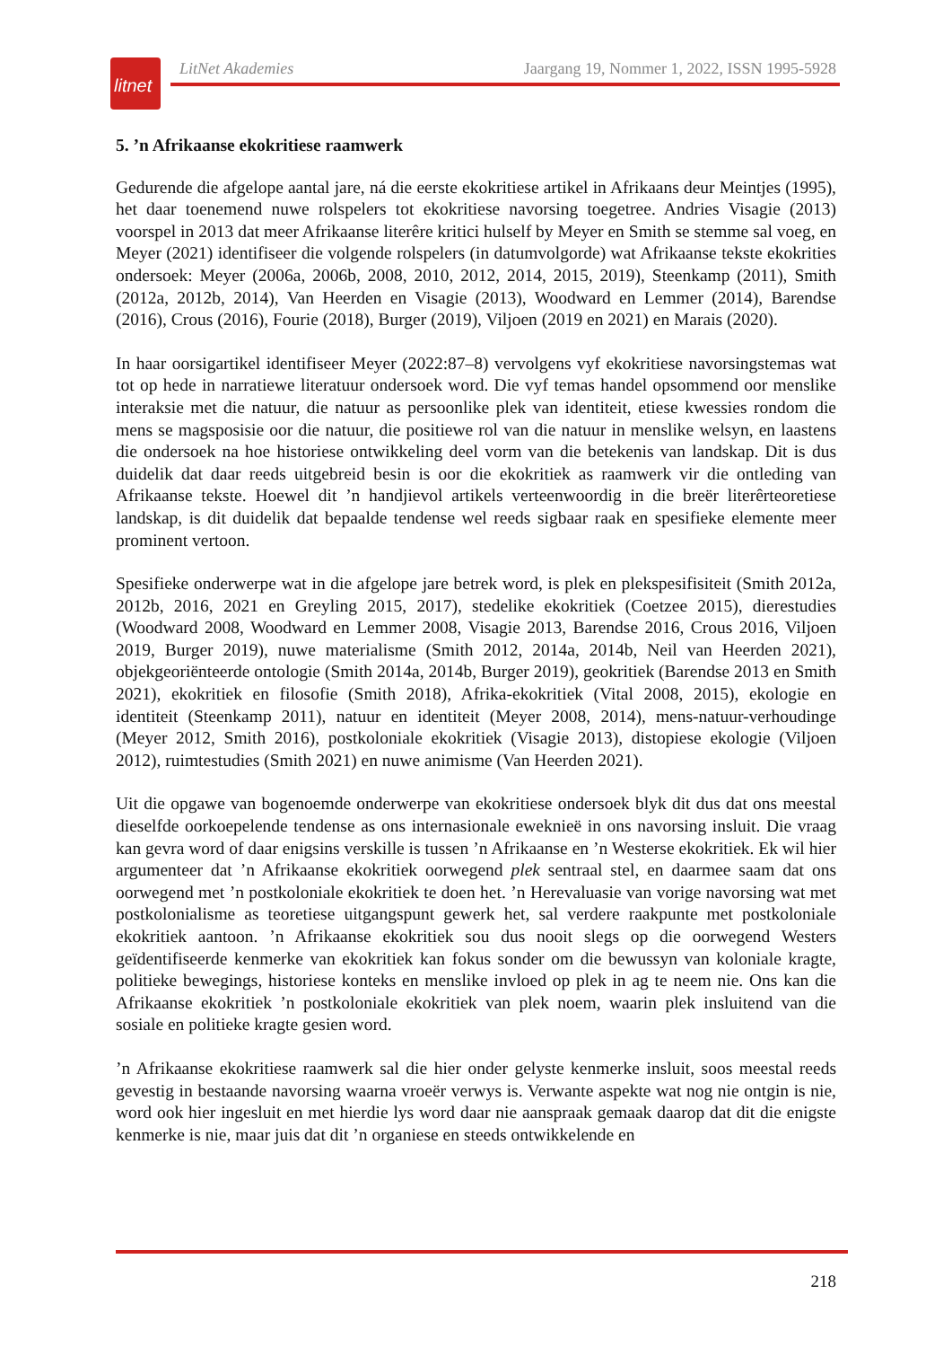litnet
LitNet Akademies Jaargang 19, Nommer 1, 2022, ISSN 1995-5928
5. ’n Afrikaanse ekokritiese raamwerk
Gedurende die afgelope aantal jare, ná die eerste ekokritiese artikel in Afrikaans deur Meintjes (1995), het daar toenemend nuwe rolspelers tot ekokritiese navorsing toegetree. Andries Visagie (2013) voorspel in 2013 dat meer Afrikaanse literêre kritici hulself by Meyer en Smith se stemme sal voeg, en Meyer (2021) identifiseer die volgende rolspelers (in datumvolgorde) wat Afrikaanse tekste ekokrities ondersoek: Meyer (2006a, 2006b, 2008, 2010, 2012, 2014, 2015, 2019), Steenkamp (2011), Smith (2012a, 2012b, 2014), Van Heerden en Visagie (2013), Woodward en Lemmer (2014), Barendse (2016), Crous (2016), Fourie (2018), Burger (2019), Viljoen (2019 en 2021) en Marais (2020).
In haar oorsigartikel identifiseer Meyer (2022:87–8) vervolgens vyf ekokritiese navorsingstemas wat tot op hede in narratiewe literatuur ondersoek word. Die vyf temas handel opsommend oor menslike interaksie met die natuur, die natuur as persoonlike plek van identiteit, etiese kwessies rondom die mens se magsposisie oor die natuur, die positiewe rol van die natuur in menslike welsyn, en laastens die ondersoek na hoe historiese ontwikkeling deel vorm van die betekenis van landskap. Dit is dus duidelik dat daar reeds uitgebreid besin is oor die ekokritiek as raamwerk vir die ontleding van Afrikaanse tekste. Hoewel dit ’n handjievol artikels verteenwoordig in die breër literêrteoretiese landskap, is dit duidelik dat bepaalde tendense wel reeds sigbaar raak en spesifieke elemente meer prominent vertoon.
Spesifieke onderwerpe wat in die afgelope jare betrek word, is plek en plekspesifisiteit (Smith 2012a, 2012b, 2016, 2021 en Greyling 2015, 2017), stedelike ekokritiek (Coetzee 2015), dierestudies (Woodward 2008, Woodward en Lemmer 2008, Visagie 2013, Barendse 2016, Crous 2016, Viljoen 2019, Burger 2019), nuwe materialisme (Smith 2012, 2014a, 2014b, Neil van Heerden 2021), objekgeoriënteerde ontologie (Smith 2014a, 2014b, Burger 2019), geokritiek (Barendse 2013 en Smith 2021), ekokritiek en filosofie (Smith 2018), Afrika-ekokritiek (Vital 2008, 2015), ekologie en identiteit (Steenkamp 2011), natuur en identiteit (Meyer 2008, 2014), mens-natuur-verhoudinge (Meyer 2012, Smith 2016), postkoloniale ekokritiek (Visagie 2013), distopiese ekologie (Viljoen 2012), ruimtestudies (Smith 2021) en nuwe animisme (Van Heerden 2021).
Uit die opgawe van bogenoemde onderwerpe van ekokritiese ondersoek blyk dit dus dat ons meestal dieselfde oorkoepelende tendense as ons internasionale eweknieë in ons navorsing insluit. Die vraag kan gevra word of daar enigsins verskille is tussen ’n Afrikaanse en ’n Westerse ekokritiek. Ek wil hier argumenteer dat ’n Afrikaanse ekokritiek oorwegend plek sentraal stel, en daarmee saam dat ons oorwegend met ’n postkoloniale ekokritiek te doen het. ’n Herevaluasie van vorige navorsing wat met postkolonialisme as teoretiese uitgangspunt gewerk het, sal verdere raakpunte met postkoloniale ekokritiek aantoon. ’n Afrikaanse ekokritiek sou dus nooit slegs op die oorwegend Westers geïdentifiseerde kenmerke van ekokritiek kan fokus sonder om die bewussyn van koloniale kragte, politieke bewegings, historiese konteks en menslike invloed op plek in ag te neem nie. Ons kan die Afrikaanse ekokritiek ’n postkoloniale ekokritiek van plek noem, waarin plek insluitend van die sosiale en politieke kragte gesien word.
’n Afrikaanse ekokritiese raamwerk sal die hier onder gelyste kenmerke insluit, soos meestal reeds gevestig in bestaande navorsing waarna vroeër verwys is. Verwante aspekte wat nog nie ontgin is nie, word ook hier ingesluit en met hierdie lys word daar nie aanspraak gemaak daarop dat dit die enigste kenmerke is nie, maar juis dat dit ’n organiese en steeds ontwikkelende en
218